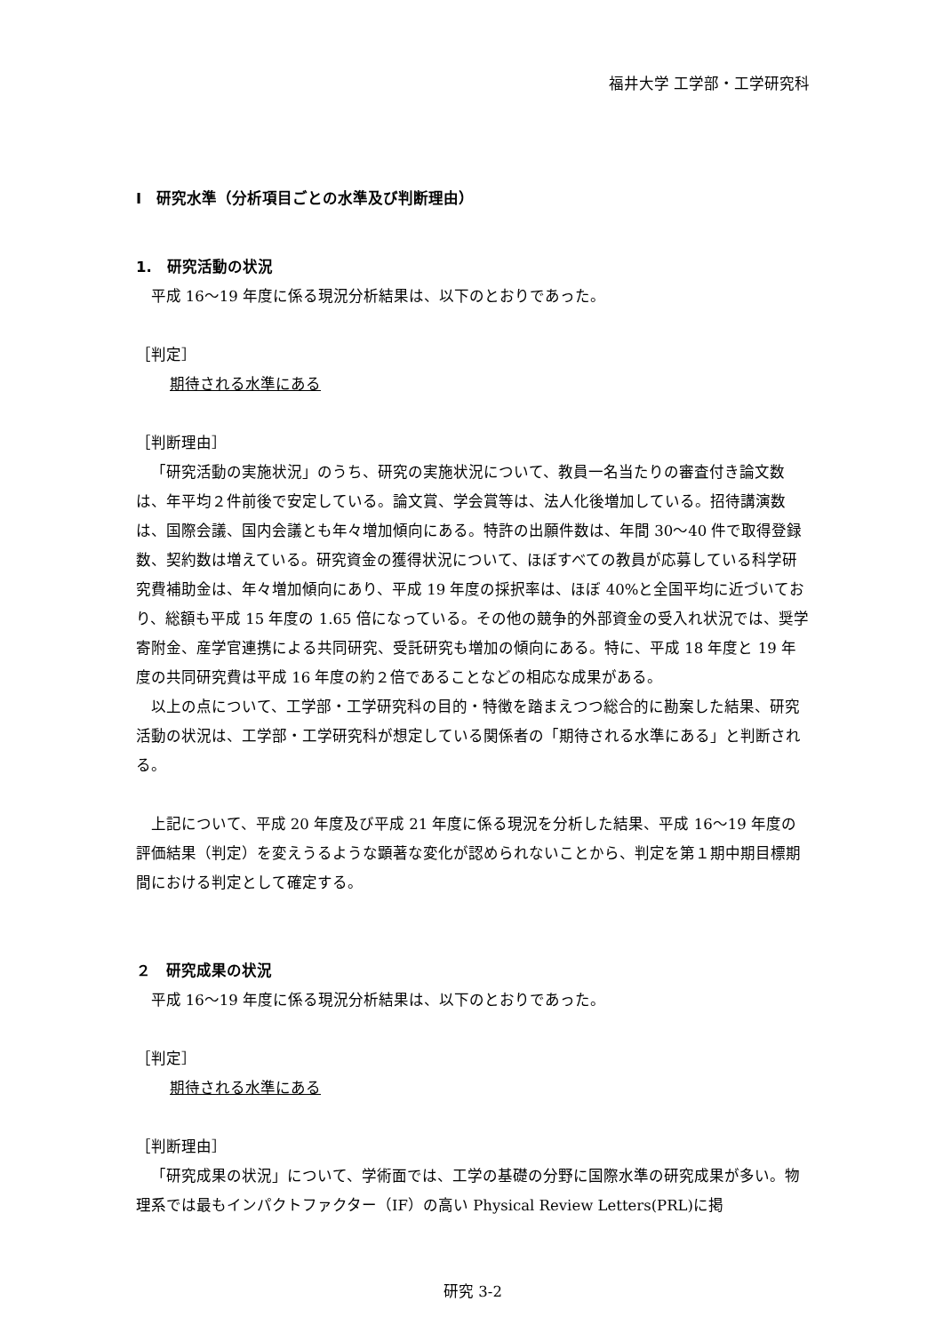福井大学 工学部・工学研究科
Ⅰ　研究水準（分析項目ごとの水準及び判断理由）
1.　研究活動の状況
平成 16～19 年度に係る現況分析結果は、以下のとおりであった。
［判定］
期待される水準にある
［判断理由］
「研究活動の実施状況」のうち、研究の実施状況について、教員一名当たりの審査付き論文数は、年平均２件前後で安定している。論文賞、学会賞等は、法人化後増加している。招待講演数は、国際会議、国内会議とも年々増加傾向にある。特許の出願件数は、年間 30～40 件で取得登録数、契約数は増えている。研究資金の獲得状況について、ほぼすべての教員が応募している科学研究費補助金は、年々増加傾向にあり、平成 19 年度の採択率は、ほぼ 40%と全国平均に近づいており、総額も平成 15 年度の 1.65 倍になっている。その他の競争的外部資金の受入れ状況では、奨学寄附金、産学官連携による共同研究、受託研究も増加の傾向にある。特に、平成 18 年度と 19 年度の共同研究費は平成 16 年度の約２倍であることなどの相応な成果がある。
以上の点について、工学部・工学研究科の目的・特徴を踏まえつつ総合的に勘案した結果、研究活動の状況は、工学部・工学研究科が想定している関係者の「期待される水準にある」と判断される。
上記について、平成 20 年度及び平成 21 年度に係る現況を分析した結果、平成 16～19 年度の評価結果（判定）を変えうるような顕著な変化が認められないことから、判定を第１期中期目標期間における判定として確定する。
２　研究成果の状況
平成 16～19 年度に係る現況分析結果は、以下のとおりであった。
［判定］
期待される水準にある
［判断理由］
「研究成果の状況」について、学術面では、工学の基礎の分野に国際水準の研究成果が多い。物理系では最もインパクトファクター（IF）の高い Physical Review Letters(PRL)に掲
研究 3-2